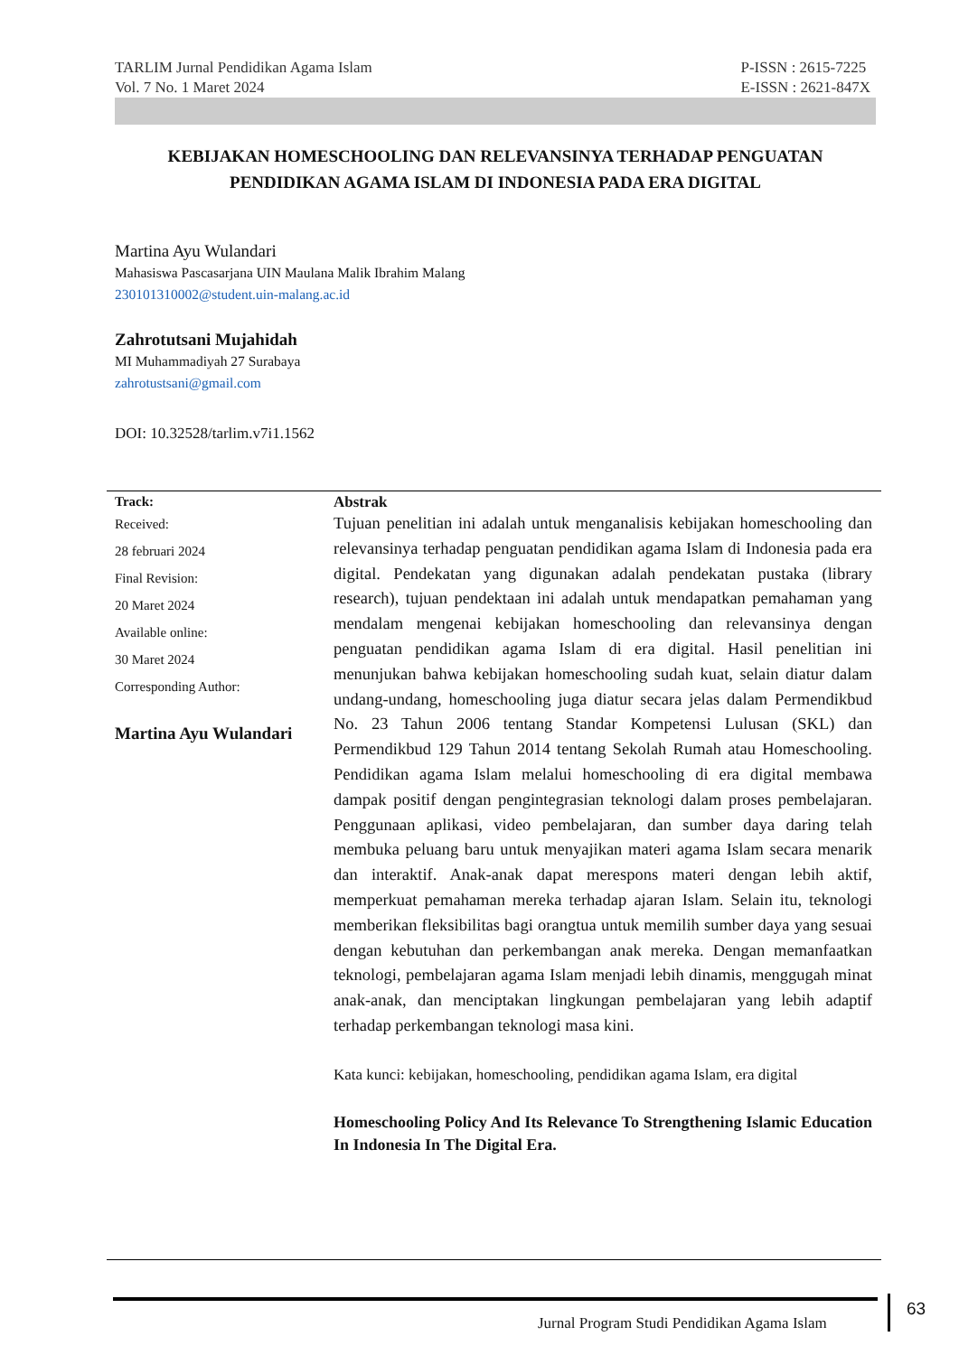TARLIM Jurnal Pendidikan Agama Islam
Vol. 7 No. 1 Maret 2024
P-ISSN : 2615-7225
E-ISSN : 2621-847X
KEBIJAKAN HOMESCHOOLING DAN RELEVANSINYA TERHADAP PENGUATAN PENDIDIKAN AGAMA ISLAM DI INDONESIA PADA ERA DIGITAL
Martina Ayu Wulandari
Mahasiswa Pascasarjana UIN Maulana Malik Ibrahim Malang
230101310002@student.uin-malang.ac.id
Zahrotutsani Mujahidah
MI Muhammadiyah 27 Surabaya
zahrotustsani@gmail.com
DOI: 10.32528/tarlim.v7i1.1562
Track:
Received:
28 februari 2024
Final Revision:
20 Maret 2024
Available online:
30 Maret 2024
Corresponding Author:
Martina Ayu Wulandari
Abstrak
Tujuan penelitian ini adalah untuk menganalisis kebijakan homeschooling dan relevansinya terhadap penguatan pendidikan agama Islam di Indonesia pada era digital. Pendekatan yang digunakan adalah pendekatan pustaka (library research), tujuan pendektaan ini adalah untuk mendapatkan pemahaman yang mendalam mengenai kebijakan homeschooling dan relevansinya dengan penguatan pendidikan agama Islam di era digital. Hasil penelitian ini menunjukan bahwa kebijakan homeschooling sudah kuat, selain diatur dalam undang-undang, homeschooling juga diatur secara jelas dalam Permendikbud No. 23 Tahun 2006 tentang Standar Kompetensi Lulusan (SKL) dan Permendikbud 129 Tahun 2014 tentang Sekolah Rumah atau Homeschooling. Pendidikan agama Islam melalui homeschooling di era digital membawa dampak positif dengan pengintegrasian teknologi dalam proses pembelajaran. Penggunaan aplikasi, video pembelajaran, dan sumber daya daring telah membuka peluang baru untuk menyajikan materi agama Islam secara menarik dan interaktif. Anak-anak dapat merespons materi dengan lebih aktif, memperkuat pemahaman mereka terhadap ajaran Islam. Selain itu, teknologi memberikan fleksibilitas bagi orangtua untuk memilih sumber daya yang sesuai dengan kebutuhan dan perkembangan anak mereka. Dengan memanfaatkan teknologi, pembelajaran agama Islam menjadi lebih dinamis, menggugah minat anak-anak, dan menciptakan lingkungan pembelajaran yang lebih adaptif terhadap perkembangan teknologi masa kini.
Kata kunci: kebijakan, homeschooling, pendidikan agama Islam, era digital
Homeschooling Policy And Its Relevance To Strengthening Islamic Education In Indonesia In The Digital Era.
Jurnal Program Studi Pendidikan Agama Islam
63